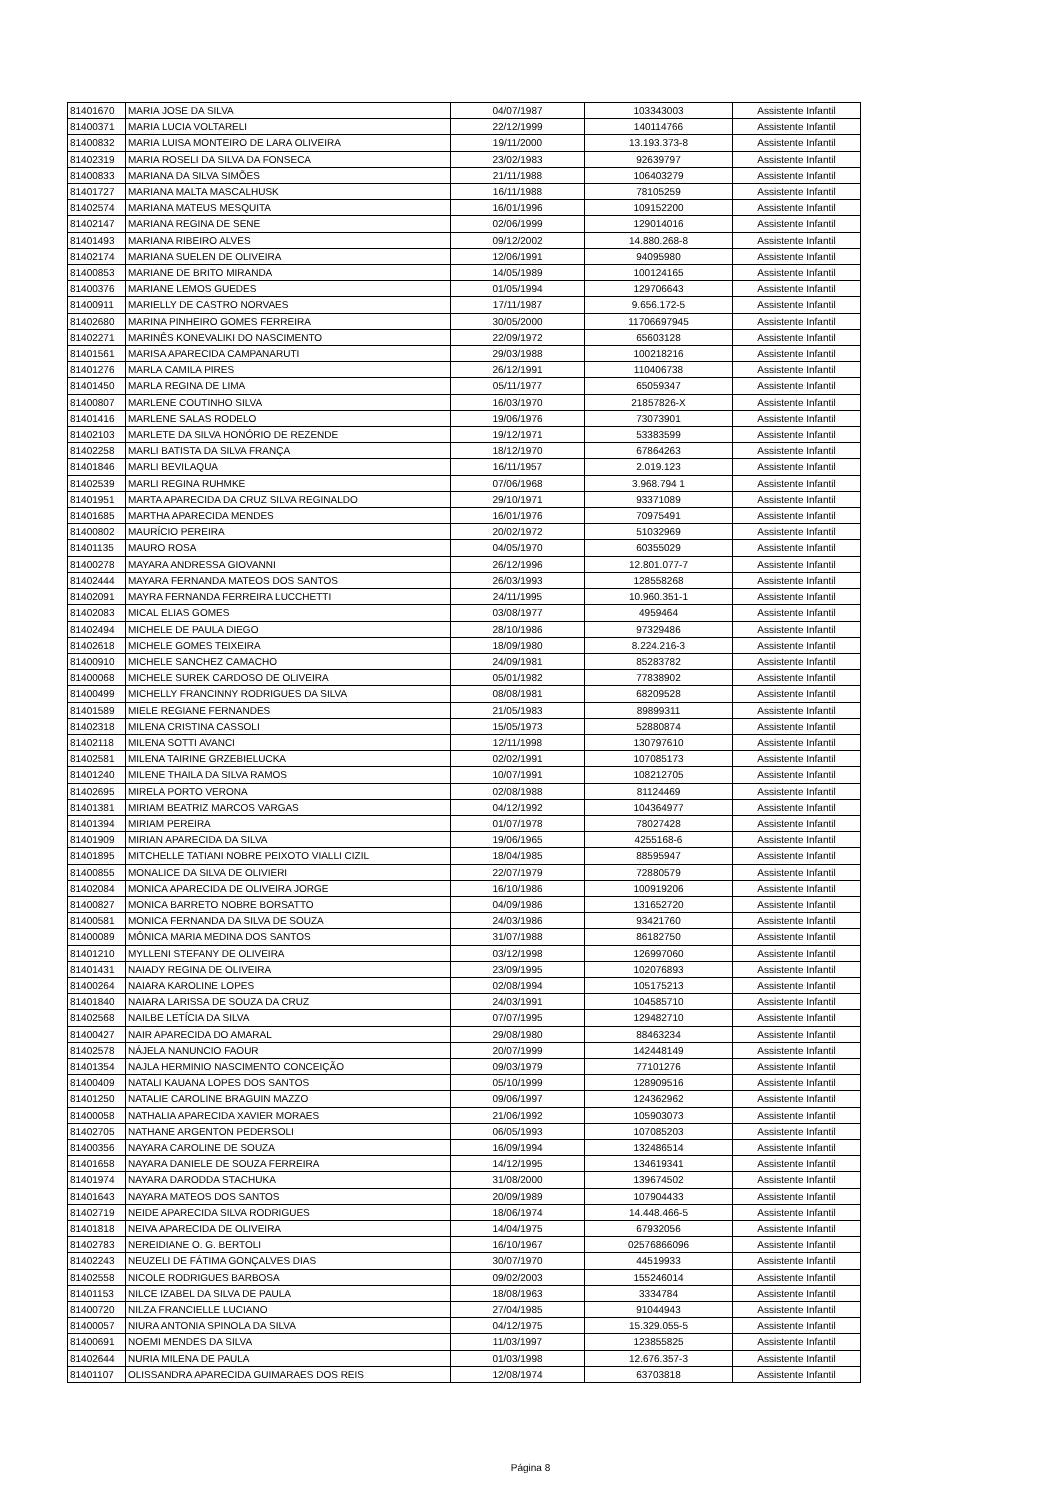| 81401670 | MARIA JOSE DA SILVA | 04/07/1987 | 103343003 | Assistente Infantil |
| 81400371 | MARIA LUCIA VOLTARELI | 22/12/1999 | 140114766 | Assistente Infantil |
| 81400832 | MARIA LUISA MONTEIRO DE LARA OLIVEIRA | 19/11/2000 | 13.193.373-8 | Assistente Infantil |
| 81402319 | MARIA ROSELI DA SILVA DA FONSECA | 23/02/1983 | 92639797 | Assistente Infantil |
| 81400833 | MARIANA DA SILVA SIMÕES | 21/11/1988 | 106403279 | Assistente Infantil |
| 81401727 | MARIANA MALTA MASCALHUSK | 16/11/1988 | 78105259 | Assistente Infantil |
| 81402574 | MARIANA MATEUS MESQUITA | 16/01/1996 | 109152200 | Assistente Infantil |
| 81402147 | MARIANA REGINA DE SENE | 02/06/1999 | 129014016 | Assistente Infantil |
| 81401493 | MARIANA RIBEIRO ALVES | 09/12/2002 | 14.880.268-8 | Assistente Infantil |
| 81402174 | MARIANA SUELEN DE OLIVEIRA | 12/06/1991 | 94095980 | Assistente Infantil |
| 81400853 | MARIANE DE BRITO MIRANDA | 14/05/1989 | 100124165 | Assistente Infantil |
| 81400376 | MARIANE LEMOS GUEDES | 01/05/1994 | 129706643 | Assistente Infantil |
| 81400911 | MARIELLY DE CASTRO NORVAES | 17/11/1987 | 9.656.172-5 | Assistente Infantil |
| 81402680 | MARINA PINHEIRO GOMES FERREIRA | 30/05/2000 | 11706697945 | Assistente Infantil |
| 81402271 | MARINÊS KONEVALIKI DO NASCIMENTO | 22/09/1972 | 65603128 | Assistente Infantil |
| 81401561 | MARISA APARECIDA CAMPANARUTI | 29/03/1988 | 100218216 | Assistente Infantil |
| 81401276 | MARLA CAMILA PIRES | 26/12/1991 | 110406738 | Assistente Infantil |
| 81401450 | MARLA REGINA DE LIMA | 05/11/1977 | 65059347 | Assistente Infantil |
| 81400807 | MARLENE COUTINHO SILVA | 16/03/1970 | 21857826-X | Assistente Infantil |
| 81401416 | MARLENE SALAS RODELO | 19/06/1976 | 73073901 | Assistente Infantil |
| 81402103 | MARLETE DA SILVA HONÓRIO DE REZENDE | 19/12/1971 | 53383599 | Assistente Infantil |
| 81402258 | MARLI BATISTA DA SILVA FRANÇA | 18/12/1970 | 67864263 | Assistente Infantil |
| 81401846 | MARLI BEVILAQUA | 16/11/1957 | 2.019.123 | Assistente Infantil |
| 81402539 | MARLI REGINA RUHMKE | 07/06/1968 | 3.968.794 1 | Assistente Infantil |
| 81401951 | MARTA APARECIDA DA CRUZ SILVA REGINALDO | 29/10/1971 | 93371089 | Assistente Infantil |
| 81401685 | MARTHA APARECIDA MENDES | 16/01/1976 | 70975491 | Assistente Infantil |
| 81400802 | MAURÍCIO PEREIRA | 20/02/1972 | 51032969 | Assistente Infantil |
| 81401135 | MAURO ROSA | 04/05/1970 | 60355029 | Assistente Infantil |
| 81400278 | MAYARA ANDRESSA GIOVANNI | 26/12/1996 | 12.801.077-7 | Assistente Infantil |
| 81402444 | MAYARA FERNANDA MATEOS DOS SANTOS | 26/03/1993 | 128558268 | Assistente Infantil |
| 81402091 | MAYRA FERNANDA FERREIRA LUCCHETTI | 24/11/1995 | 10.960.351-1 | Assistente Infantil |
| 81402083 | MICAL ELIAS GOMES | 03/08/1977 | 4959464 | Assistente Infantil |
| 81402494 | MICHELE DE PAULA DIEGO | 28/10/1986 | 97329486 | Assistente Infantil |
| 81402618 | MICHELE GOMES TEIXEIRA | 18/09/1980 | 8.224.216-3 | Assistente Infantil |
| 81400910 | MICHELE SANCHEZ CAMACHO | 24/09/1981 | 85283782 | Assistente Infantil |
| 81400068 | MICHELE SUREK CARDOSO DE OLIVEIRA | 05/01/1982 | 77838902 | Assistente Infantil |
| 81400499 | MICHELLY FRANCINNY RODRIGUES DA SILVA | 08/08/1981 | 68209528 | Assistente Infantil |
| 81401589 | MIELE REGIANE FERNANDES | 21/05/1983 | 89899311 | Assistente Infantil |
| 81402318 | MILENA CRISTINA CASSOLI | 15/05/1973 | 52880874 | Assistente Infantil |
| 81402118 | MILENA SOTTI AVANCI | 12/11/1998 | 130797610 | Assistente Infantil |
| 81402581 | MILENA TAIRINE GRZEBIELUCKA | 02/02/1991 | 107085173 | Assistente Infantil |
| 81401240 | MILENE THAILA DA SILVA RAMOS | 10/07/1991 | 108212705 | Assistente Infantil |
| 81402695 | MIRELA PORTO VERONA | 02/08/1988 | 81124469 | Assistente Infantil |
| 81401381 | MIRIAM BEATRIZ MARCOS VARGAS | 04/12/1992 | 104364977 | Assistente Infantil |
| 81401394 | MIRIAM PEREIRA | 01/07/1978 | 78027428 | Assistente Infantil |
| 81401909 | MIRIAN APARECIDA DA SILVA | 19/06/1965 | 4255168-6 | Assistente Infantil |
| 81401895 | MITCHELLE TATIANI NOBRE PEIXOTO VIALLI CIZIL | 18/04/1985 | 88595947 | Assistente Infantil |
| 81400855 | MONALICE DA SILVA DE OLIVIERI | 22/07/1979 | 72880579 | Assistente Infantil |
| 81402084 | MONICA APARECIDA DE OLIVEIRA JORGE | 16/10/1986 | 100919206 | Assistente Infantil |
| 81400827 | MONICA BARRETO NOBRE BORSATTO | 04/09/1986 | 131652720 | Assistente Infantil |
| 81400581 | MONICA FERNANDA DA SILVA DE SOUZA | 24/03/1986 | 93421760 | Assistente Infantil |
| 81400089 | MÔNICA MARIA MEDINA DOS SANTOS | 31/07/1988 | 86182750 | Assistente Infantil |
| 81401210 | MYLLENI STEFANY DE OLIVEIRA | 03/12/1998 | 126997060 | Assistente Infantil |
| 81401431 | NAIADY REGINA DE OLIVEIRA | 23/09/1995 | 102076893 | Assistente Infantil |
| 81400264 | NAIARA KAROLINE LOPES | 02/08/1994 | 105175213 | Assistente Infantil |
| 81401840 | NAIARA LARISSA DE SOUZA DA CRUZ | 24/03/1991 | 104585710 | Assistente Infantil |
| 81402568 | NAILBE LETÍCIA DA SILVA | 07/07/1995 | 129482710 | Assistente Infantil |
| 81400427 | NAIR APARECIDA DO AMARAL | 29/08/1980 | 88463234 | Assistente Infantil |
| 81402578 | NÁJELA NANUNCIO FAOUR | 20/07/1999 | 142448149 | Assistente Infantil |
| 81401354 | NAJLA HERMINIO NASCIMENTO CONCEIÇÃO | 09/03/1979 | 77101276 | Assistente Infantil |
| 81400409 | NATALI KAUANA LOPES DOS SANTOS | 05/10/1999 | 128909516 | Assistente Infantil |
| 81401250 | NATALIE CAROLINE BRAGUIN MAZZO | 09/06/1997 | 124362962 | Assistente Infantil |
| 81400058 | NATHALIA APARECIDA XAVIER MORAES | 21/06/1992 | 105903073 | Assistente Infantil |
| 81402705 | NATHANE ARGENTON PEDERSOLI | 06/05/1993 | 107085203 | Assistente Infantil |
| 81400356 | NAYARA CAROLINE DE SOUZA | 16/09/1994 | 132486514 | Assistente Infantil |
| 81401658 | NAYARA DANIELE DE SOUZA FERREIRA | 14/12/1995 | 134619341 | Assistente Infantil |
| 81401974 | NAYARA DARODDA STACHUKA | 31/08/2000 | 139674502 | Assistente Infantil |
| 81401643 | NAYARA MATEOS DOS SANTOS | 20/09/1989 | 107904433 | Assistente Infantil |
| 81402719 | NEIDE APARECIDA SILVA RODRIGUES | 18/06/1974 | 14.448.466-5 | Assistente Infantil |
| 81401818 | NEIVA APARECIDA DE OLIVEIRA | 14/04/1975 | 67932056 | Assistente Infantil |
| 81402783 | NEREIDIANE O. G. BERTOLI | 16/10/1967 | 02576866096 | Assistente Infantil |
| 81402243 | NEUZELI DE FÁTIMA GONÇALVES DIAS | 30/07/1970 | 44519933 | Assistente Infantil |
| 81402558 | NICOLE RODRIGUES BARBOSA | 09/02/2003 | 155246014 | Assistente Infantil |
| 81401153 | NILCE IZABEL DA SILVA DE PAULA | 18/08/1963 | 3334784 | Assistente Infantil |
| 81400720 | NILZA FRANCIELLE LUCIANO | 27/04/1985 | 91044943 | Assistente Infantil |
| 81400057 | NIURA ANTONIA SPINOLA DA SILVA | 04/12/1975 | 15.329.055-5 | Assistente Infantil |
| 81400691 | NOEMI MENDES DA SILVA | 11/03/1997 | 123855825 | Assistente Infantil |
| 81402644 | NURIA MILENA DE PAULA | 01/03/1998 | 12.676.357-3 | Assistente Infantil |
| 81401107 | OLISSANDRA APARECIDA GUIMARAES DOS REIS | 12/08/1974 | 63703818 | Assistente Infantil |
Página 8